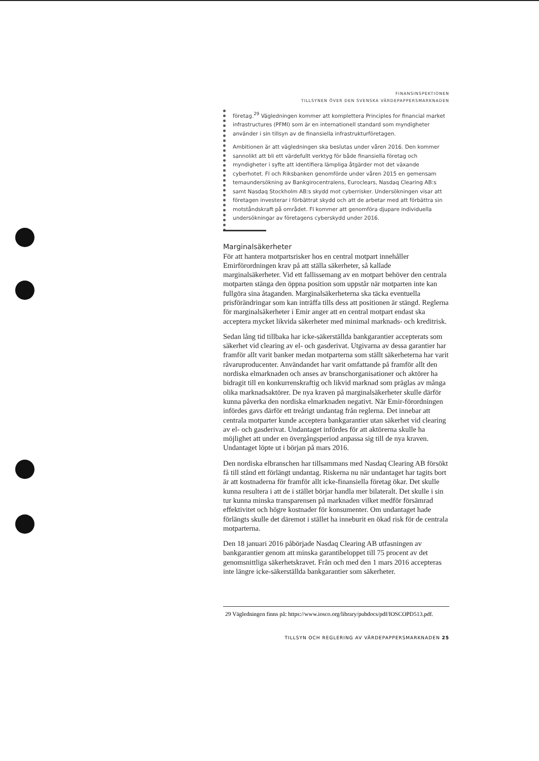FINANSINSPEKTIONEN
TILLSYNEN ÖVER DEN SVENSKA VÄRDEPAPPERSMARKNADEN
företag.<sup>29</sup> Vägledningen kommer att komplettera Principles for financial market infrastructures (PFMI) som är en internationell standard som myndigheter använder i sin tillsyn av de finansiella infrastrukturföretagen.
Ambitionen är att vägledningen ska beslutas under våren 2016. Den kommer sannolikt att bli ett värdefullt verktyg för både finansiella företag och myndigheter i syfte att identifiera lämpliga åtgärder mot det växande cyberhotet. FI och Riksbanken genomförde under våren 2015 en gemensam temaundersökning av Bankgirocentralens, Euroclears, Nasdaq Clearing AB:s samt Nasdaq Stockholm AB:s skydd mot cyberrisker. Undersökningen visar att företagen investerar i förbättrat skydd och att de arbetar med att förbättra sin motståndskraft på området. FI kommer att genomföra djupare individuella undersökningar av företagens cyberskydd under 2016.
Marginalsäkerheter
För att hantera motpartsrisker hos en central motpart innehåller Emirförordningen krav på att ställa säkerheter, så kallade marginalsäkerheter. Vid ett fallissemang av en motpart behöver den centrala motparten stänga den öppna position som uppstår när motparten inte kan fullgöra sina åtaganden. Marginalsäkerheterna ska täcka eventuella prisförändringar som kan inträffa tills dess att positionen är stängd. Reglerna för marginalsäkerheter i Emir anger att en central motpart endast ska acceptera mycket likvida säkerheter med minimal marknads- och kreditrisk.
Sedan lång tid tillbaka har icke-säkerställda bankgarantier accepterats som säkerhet vid clearing av el- och gasderivat. Utgivarna av dessa garantier har framför allt varit banker medan motparterna som ställt säkerheterna har varit råvaruproducenter. Användandet har varit omfattande på framför allt den nordiska elmarknaden och anses av branschorganisationer och aktörer ha bidragit till en konkurrenskraftig och likvid marknad som präglas av många olika marknadsaktörer. De nya kraven på marginalsäkerheter skulle därför kunna påverka den nordiska elmarknaden negativt. När Emir-förordningen infördes gavs därför ett treårigt undantag från reglerna. Det innebar att centrala motparter kunde acceptera bankgarantier utan säkerhet vid clearing av el- och gasderivat. Undantaget infördes för att aktörerna skulle ha möjlighet att under en övergångsperiod anpassa sig till de nya kraven. Undantaget löpte ut i början på mars 2016.
Den nordiska elbranschen har tillsammans med Nasdaq Clearing AB försökt få till stånd ett förlängt undantag. Riskerna nu när undantaget har tagits bort är att kostnaderna för framför allt icke-finansiella företag ökar. Det skulle kunna resultera i att de i stället börjar handla mer bilateralt. Det skulle i sin tur kunna minska transparensen på marknaden vilket medför försämrad effektivitet och högre kostnader för konsumenter. Om undantaget hade förlängts skulle det däremot i stället ha inneburit en ökad risk för de centrala motparterna.
Den 18 januari 2016 påbörjade Nasdaq Clearing AB utfasningen av bankgarantier genom att minska garantibeloppet till 75 procent av det genomsnittliga säkerhetskravet. Från och med den 1 mars 2016 accepteras inte längre icke-säkerställda bankgarantier som säkerheter.
29 Vägledningen finns på: https://www.iosco.org/library/pubdocs/pdf/IOSCOPD513.pdf.
TILLSYN OCH REGLERING AV VÄRDEPAPPERSMARKNADEN 25